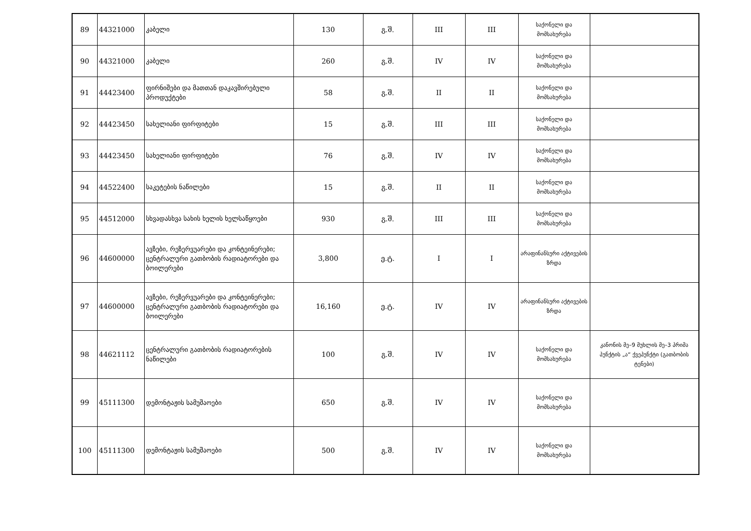| 89 | 44321000 | კაბელი | 130 | გ.შ. | III | III | საქონელი და მომსახურება | |
| 90 | 44321000 | კაბელი | 260 | გ.შ. | IV | IV | საქონელი და მომსახურება | |
| 91 | 44423400 | ფირნიშები და მათთან დაკავშირებული პროდუქტები | 58 | გ.შ. | II | II | საქონელი და მომსახურება | |
| 92 | 44423450 | სახელიანი ფირფიტები | 15 | გ.შ. | III | III | საქონელი და მომსახურება | |
| 93 | 44423450 | სახელიანი ფირფიტები | 76 | გ.შ. | IV | IV | საქონელი და მომსახურება | |
| 94 | 44522400 | საკეტების ნაწილები | 15 | გ.შ. | II | II | საქონელი და მომსახურება | |
| 95 | 44512000 | სხვადასხვა სახის ხელის ხელსაწყოები | 930 | გ.შ. | III | III | საქონელი და მომსახურება | |
| 96 | 44600000 | ავზები, რეზერვუარები და კონტეინერები; ცენტრალური გათბობის რადიატორები და ბოილერები | 3,800 | ე.ტ. | I | I | არაფინანსური აქტივების ზრდა | |
| 97 | 44600000 | ავზები, რეზერვუარები და კონტეინერები; ცენტრალური გათბობის რადიატორები და ბოილერები | 16,160 | ე.ტ. | IV | IV | არაფინანსური აქტივების ზრდა | |
| 98 | 44621112 | ცენტრალური გათბობის რადიატორების ნაწილები | 100 | გ.შ. | IV | IV | საქონელი და მომსახურება | კანონის მე–9 მუხლის მე–3 პრიმა პუნქტის „ა“ ქვეპუნქტი (გათბობის ტენები) |
| 99 | 45111300 | დემონტაჟის სამუშაოები | 650 | გ.შ. | IV | IV | საქონელი და მომსახურება | |
| 100 | 45111300 | დემონტაჟის სამუშაოები | 500 | გ.შ. | IV | IV | საქონელი და მომსახურება | |